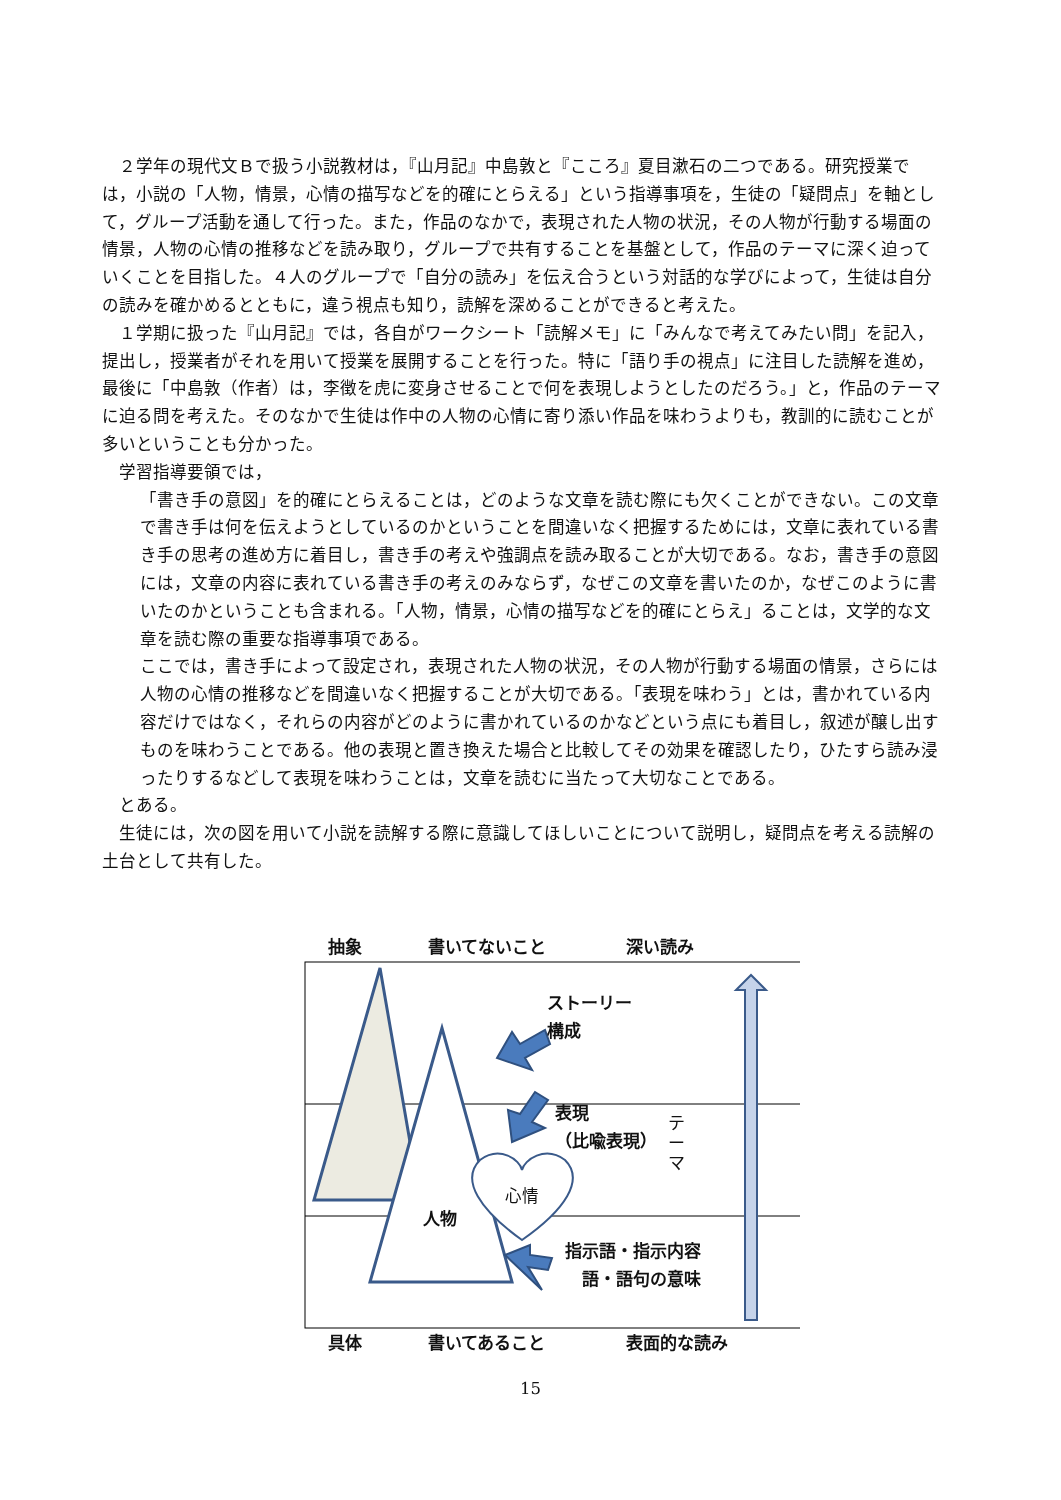２学年の現代文Ｂで扱う小説教材は，『山月記』中島敦と『こころ』夏目漱石の二つである。研究授業では，小説の「人物，情景，心情の描写などを的確にとらえる」という指導事項を，生徒の「疑問点」を軸として，グループ活動を通して行った。また，作品のなかで，表現された人物の状況，その人物が行動する場面の情景，人物の心情の推移などを読み取り，グループで共有することを基盤として，作品のテーマに深く迫っていくことを目指した。４人のグループで「自分の読み」を伝え合うという対話的な学びによって，生徒は自分の読みを確かめるとともに，違う視点も知り，読解を深めることができると考えた。
１学期に扱った『山月記』では，各自がワークシート「読解メモ」に「みんなで考えてみたい問」を記入，提出し，授業者がそれを用いて授業を展開することを行った。特に「語り手の視点」に注目した読解を進め，最後に「中島敦（作者）は，李徴を虎に変身させることで何を表現しようとしたのだろう。」と，作品のテーマに迫る問を考えた。そのなかで生徒は作中の人物の心情に寄り添い作品を味わうよりも，教訓的に読むことが多いということも分かった。
学習指導要領では，
「書き手の意図」を的確にとらえることは，どのような文章を読む際にも欠くことができない。この文章で書き手は何を伝えようとしているのかということを間違いなく把握するためには，文章に表れている書き手の思考の進め方に着目し，書き手の考えや強調点を読み取ることが大切である。なお，書き手の意図には，文章の内容に表れている書き手の考えのみならず，なぜこの文章を書いたのか，なぜこのように書いたのかということも含まれる。「人物，情景，心情の描写などを的確にとらえ」ることは，文学的な文章を読む際の重要な指導事項である。
ここでは，書き手によって設定され，表現された人物の状況，その人物が行動する場面の情景，さらには人物の心情の推移などを間違いなく把握することが大切である。「表現を味わう」とは，書かれている内容だけではなく，それらの内容がどのように書かれているのかなどという点にも着目し，叙述が醸し出すものを味わうことである。他の表現と置き換えた場合と比較してその効果を確認したり，ひたすら読み浸ったりするなどして表現を味わうことは，文章を読むに当たって大切なことである。
とある。
生徒には，次の図を用いて小説を読解する際に意識してほしいことについて説明し，疑問点を考える読解の土台として共有した。
抽象 書いてないこと 深い読み
ストーリー
構成
テ
ー
マ
表現
（比喩表現）
心情
人物
指示語・指示内容
　語・語句の意味
具体 書いてあること 表面的な読み
15